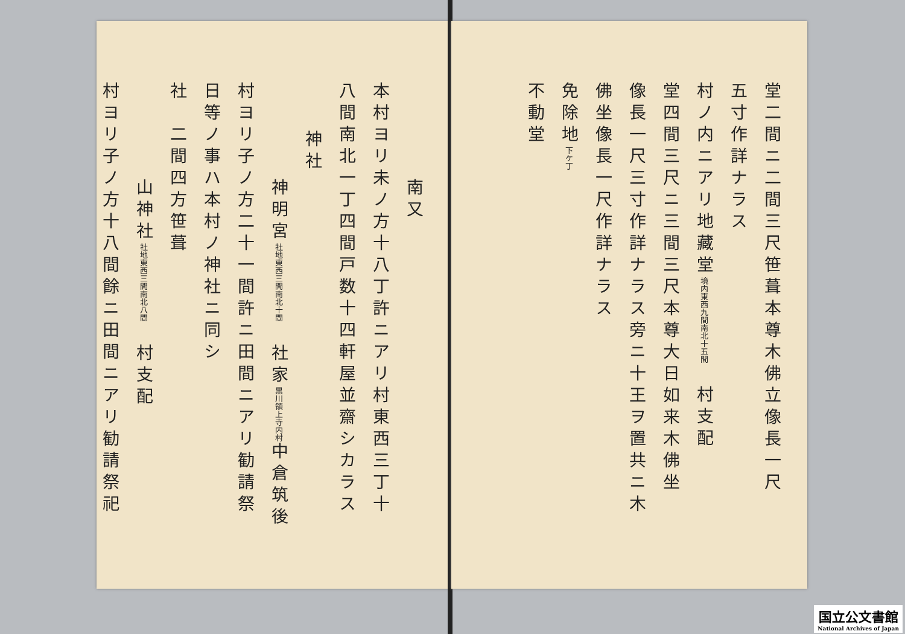南又
本村ヨリ未ノ方十八丁許ニアリ村東西三丁十
八間南北一丁四間戸数十四軒屋並齋シカラス
神社
神明宮社地東西三間南北十間　社家黒川領上寺内村中倉筑後
村ヨリ子ノ方二十一間許ニ田間ニアリ勧請祭
日等ノ事ハ本村ノ神社ニ同シ
社　二間四方笹葺
山神社社地東西三間南北八間　村支配
村ヨリ子ノ方十八間餘ニ田間ニアリ勧請祭祀
堂二間ニ二間三尺笹葺本尊木佛立像長一尺
五寸作詳ナラス
村ノ内ニアリ地藏堂境内東西九間南北十五間　村支配
堂四間三尺ニ三間三尺本尊大日如来木佛坐
像長一尺三寸作詳ナラス旁ニ十王ヲ置共ニ木
佛坐像長一尺作詳ナラス
免除地下ケ丁
不動堂
国立公文書館
National Archives of Japan